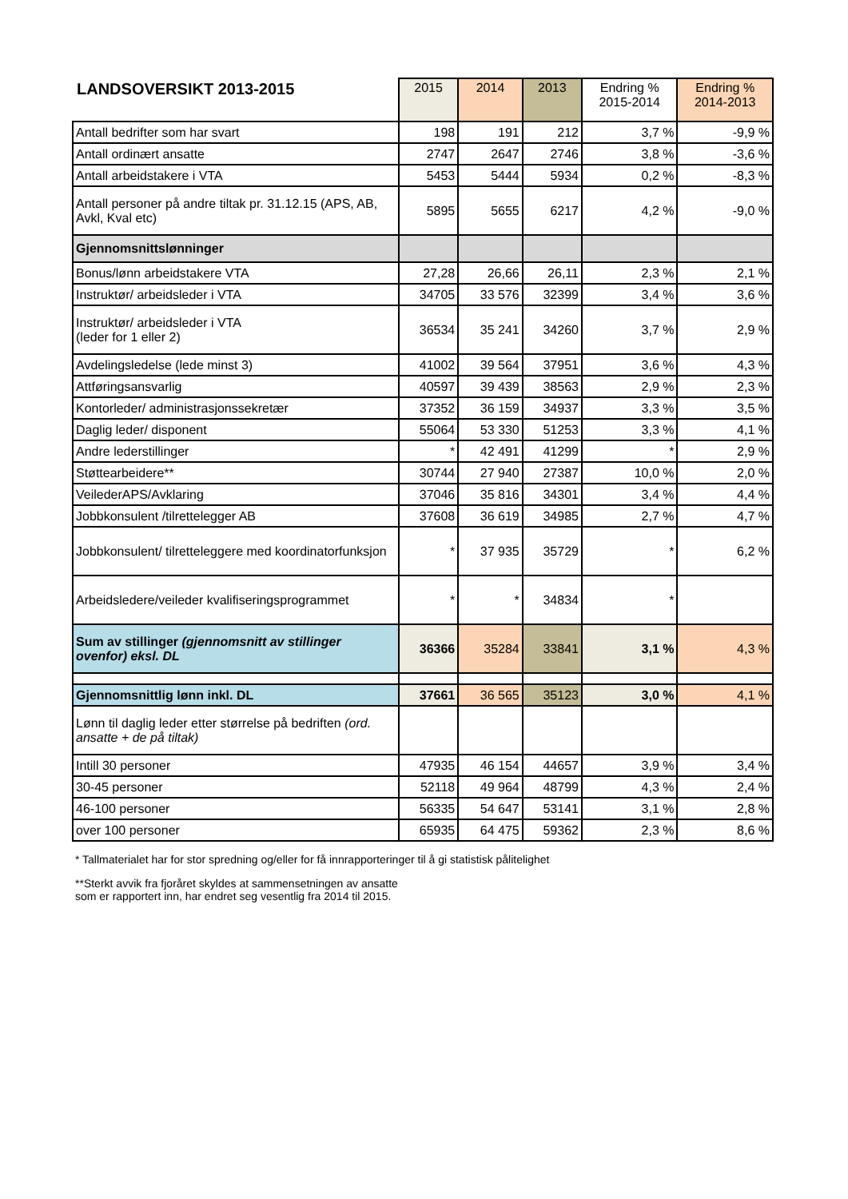| LANDSOVERSIKT 2013-2015 | 2015 | 2014 | 2013 | Endring % 2015-2014 | Endring % 2014-2013 |
| --- | --- | --- | --- | --- | --- |
| Antall bedrifter som har svart | 198 | 191 | 212 | 3,7 % | -9,9 % |
| Antall ordinært ansatte | 2747 | 2647 | 2746 | 3,8 % | -3,6 % |
| Antall arbeidstakere i VTA | 5453 | 5444 | 5934 | 0,2 % | -8,3 % |
| Antall personer på andre tiltak pr. 31.12.15 (APS, AB, Avkl, Kval etc) | 5895 | 5655 | 6217 | 4,2 % | -9,0 % |
| Gjennomsnittslønninger | | | | | |
| Bonus/lønn arbeidstakere VTA | 27,28 | 26,66 | 26,11 | 2,3 % | 2,1 % |
| Instruktør/ arbeidsleder i VTA | 34705 | 33 576 | 32399 | 3,4 % | 3,6 % |
| Instruktør/ arbeidsleder i VTA (leder for 1 eller 2) | 36534 | 35 241 | 34260 | 3,7 % | 2,9 % |
| Avdelingsledelse (lede minst 3) | 41002 | 39 564 | 37951 | 3,6 % | 4,3 % |
| Attføringsansvarlig | 40597 | 39 439 | 38563 | 2,9 % | 2,3 % |
| Kontorleder/ administrasjonssekretær | 37352 | 36 159 | 34937 | 3,3 % | 3,5 % |
| Daglig leder/ disponent | 55064 | 53 330 | 51253 | 3,3 % | 4,1 % |
| Andre lederstillinger | * | 42 491 | 41299 | * | 2,9 % |
| Støttearbeidere** | 30744 | 27 940 | 27387 | 10,0 % | 2,0 % |
| VeilederAPS/Avklaring | 37046 | 35 816 | 34301 | 3,4 % | 4,4 % |
| Jobbkonsulent /tilrettelegger AB | 37608 | 36 619 | 34985 | 2,7 % | 4,7 % |
| Jobbkonsulent/ tilretteleggere med koordinatorfunksjon | * | 37 935 | 35729 | * | 6,2 % |
| Arbeidsledere/veileder kvalifiseringsprogrammet | * | * | 34834 | * | |
| Sum av stillinger (gjennomsnitt av stillinger ovenfor) eksl. DL | 36366 | 35284 | 33841 | 3,1 % | 4,3 % |
| Gjennomsnittlig lønn inkl. DL | 37661 | 36 565 | 35123 | 3,0 % | 4,1 % |
| Lønn til daglig leder etter størrelse på bedriften (ord. ansatte + de på tiltak) | | | | | |
| Intill 30 personer | 47935 | 46 154 | 44657 | 3,9 % | 3,4 % |
| 30-45 personer | 52118 | 49 964 | 48799 | 4,3 % | 2,4 % |
| 46-100 personer | 56335 | 54 647 | 53141 | 3,1 % | 2,8 % |
| over 100 personer | 65935 | 64 475 | 59362 | 2,3 % | 8,6 % |
* Tallmaterialet har for stor spredning og/eller for få innrapporteringer til å gi statistisk pålitelighet
**Sterkt avvik fra fjoråret skyldes at sammensetningen av ansatte som er rapportert inn, har endret seg vesentlig fra 2014 til 2015.